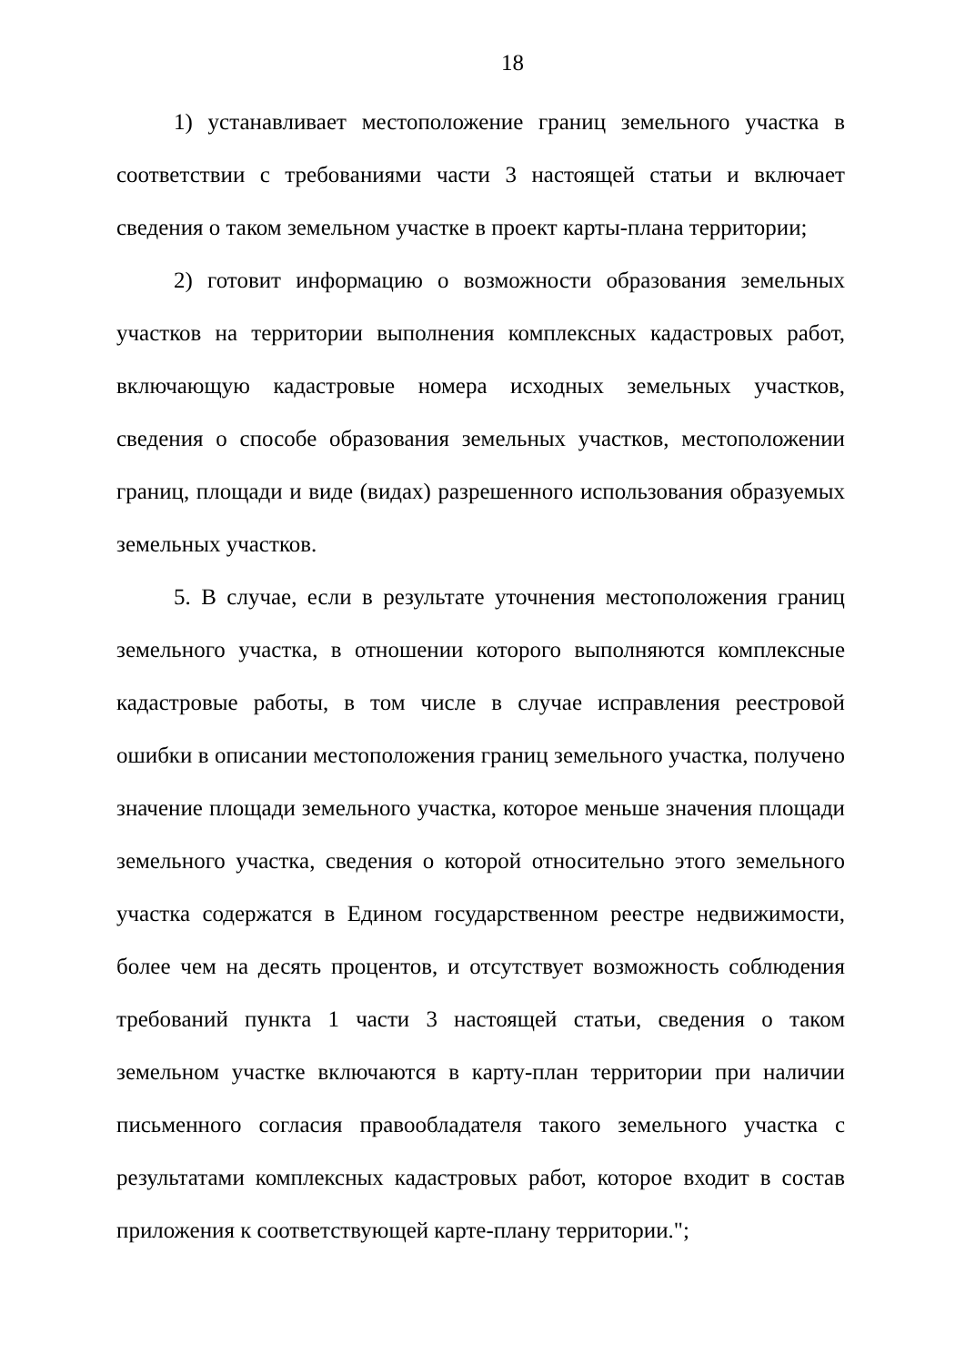18
1) устанавливает местоположение границ земельного участка в соответствии с требованиями части 3 настоящей статьи и включает сведения о таком земельном участке в проект карты-плана территории;
2) готовит информацию о возможности образования земельных участков на территории выполнения комплексных кадастровых работ, включающую кадастровые номера исходных земельных участков, сведения о способе образования земельных участков, местоположении границ, площади и виде (видах) разрешенного использования образуемых земельных участков.
5. В случае, если в результате уточнения местоположения границ земельного участка, в отношении которого выполняются комплексные кадастровые работы, в том числе в случае исправления реестровой ошибки в описании местоположения границ земельного участка, получено значение площади земельного участка, которое меньше значения площади земельного участка, сведения о которой относительно этого земельного участка содержатся в Едином государственном реестре недвижимости, более чем на десять процентов, и отсутствует возможность соблюдения требований пункта 1 части 3 настоящей статьи, сведения о таком земельном участке включаются в карту-план территории при наличии письменного согласия правообладателя такого земельного участка с результатами комплексных кадастровых работ, которое входит в состав приложения к соответствующей карте-плану территории.";